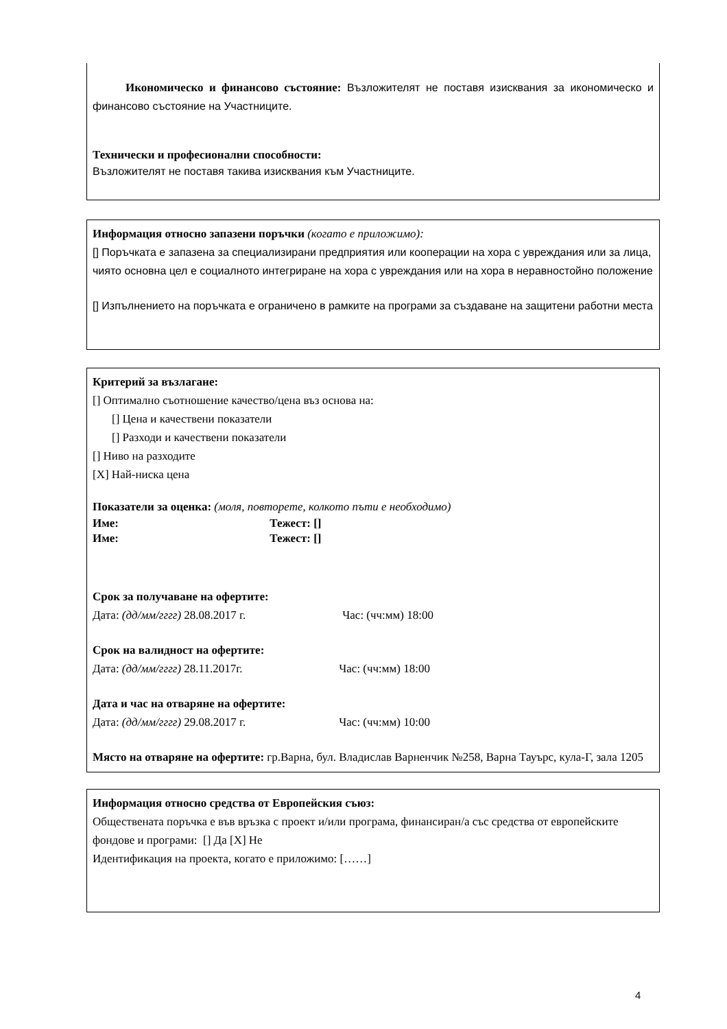Икономическо и финансово състояние: Възложителят не поставя изисквания за икономическо и финансово състояние на Участниците.
Технически и професионални способности:
Възложителят не поставя такива изисквания към Участниците.
Информация относно запазени поръчки (когато е приложимо):
[] Поръчката е запазена за специализирани предприятия или кооперации на хора с увреждания или за лица, чиято основна цел е социалното интегриране на хора с увреждания или на хора в неравностойно положение
[] Изпълнението на поръчката е ограничено в рамките на програми за създаване на защитени работни места
Критерий за възлагане:
[] Оптимално съотношение качество/цена въз основа на:
[] Цена и качествени показатели
[] Разходи и качествени показатели
[] Ниво на разходите
[X] Най-ниска цена
Показатели за оценка: (моля, повторете, колкото пъти е необходимо)
Име: Тежест: []
Име: Тежест: []
Срок за получаване на офертите:
Дата: (дд/мм/гггг) 28.08.2017 г. Час: (чч:мм) 18:00
Срок на валидност на офертите:
Дата: (дд/мм/гггг) 28.11.2017г. Час: (чч:мм) 18:00
Дата и час на отваряне на офертите:
Дата: (дд/мм/гггг) 29.08.2017 г. Час: (чч:мм) 10:00
Място на отваряне на офертите: гр.Варна, бул. Владислав Варненчик №258, Варна Тауърс, кула-Г, зала 1205
Информация относно средства от Европейския съюз:
Обществената поръчка е във връзка с проект и/или програма, финансиран/а със средства от европейските фондове и програми: [] Да [X] Не
Идентификация на проекта, когато е приложимо: [……]
4